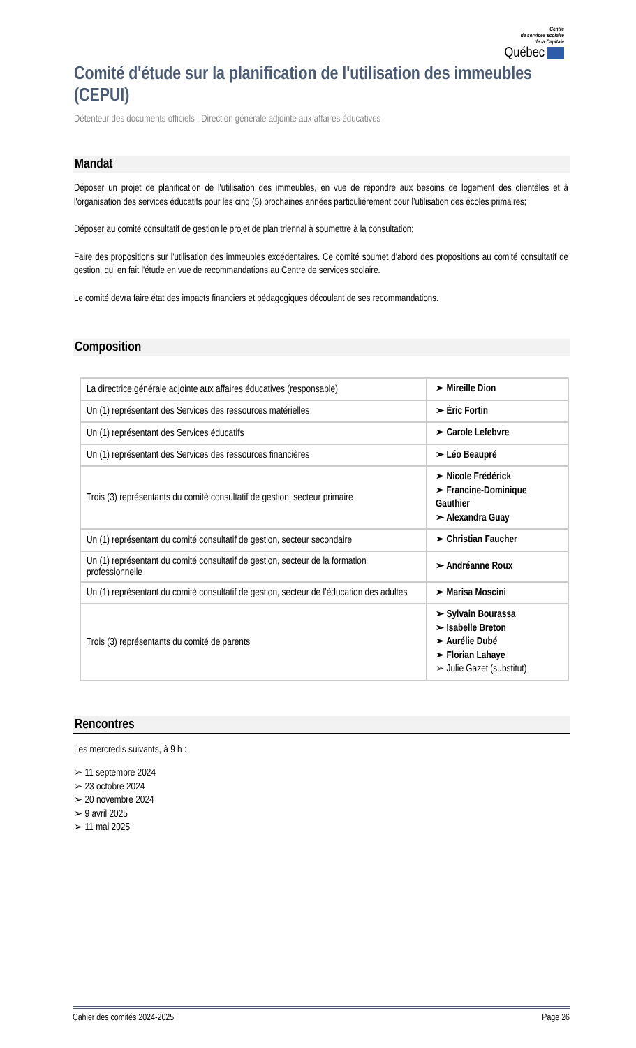Centre
de services scolaire
de la Capitale
Québec
Comité d'étude sur la planification de l'utilisation des immeubles (CEPUI)
Détenteur des documents officiels : Direction générale adjointe aux affaires éducatives
Mandat
Déposer un projet de planification de l'utilisation des immeubles, en vue de répondre aux besoins de logement des clientèles et à l'organisation des services éducatifs pour les cinq (5) prochaines années particulièrement pour l’utilisation des écoles primaires;
Déposer au comité consultatif de gestion le projet de plan triennal à soumettre à la consultation;
Faire des propositions sur l'utilisation des immeubles excédentaires. Ce comité soumet d'abord des propositions au comité consultatif de gestion, qui en fait l'étude en vue de recommandations au Centre de services scolaire.
Le comité devra faire état des impacts financiers et pédagogiques découlant de ses recommandations.
Composition
| La directrice générale adjointe aux affaires éducatives (responsable) | Mireille Dion |
| Un (1) représentant des Services des ressources matérielles | Éric Fortin |
| Un (1) représentant des Services éducatifs | Carole Lefebvre |
| Un (1) représentant des Services des ressources financières | Léo Beaupré |
| Trois (3) représentants du comité consultatif de gestion, secteur primaire | Nicole Frédérick Francine-Dominique Gauthier Alexandra Guay |
| Un (1) représentant du comité consultatif de gestion, secteur secondaire | Christian Faucher |
| Un (1) représentant du comité consultatif de gestion, secteur de la formation professionnelle | Andréanne Roux |
| Un (1) représentant du comité consultatif de gestion, secteur de l’éducation des adultes | Marisa Moscini |
| Trois (3) représentants du comité de parents | Sylvain Bourassa Isabelle Breton Aurélie Dubé Florian Lahaye Julie Gazet (substitut) |
Rencontres
Les mercredis suivants, à 9 h :
11 septembre 2024
23 octobre 2024
20 novembre 2024
9 avril 2025
11 mai 2025
Cahier des comités 2024-2025 Page 26